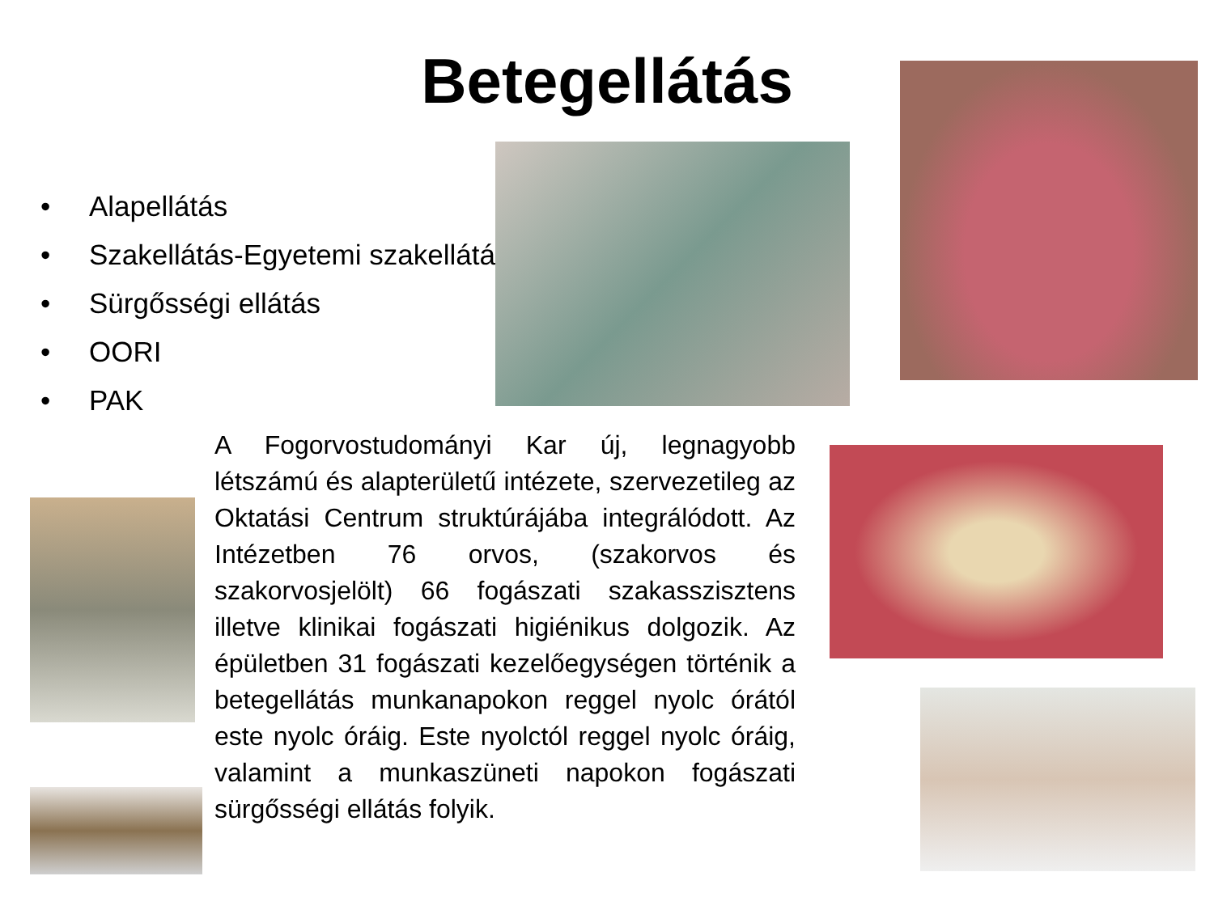Betegellátás
• Alapellátás
• Szakellátás-Egyetemi szakellátás
• Sürgősségi ellátás
• OORI
• PAK
A Fogorvostudományi Kar új, legnagyobb létszámú és alapterületű intézete, szervezetileg az Oktatási Centrum struktúrájába integrálódott. Az Intézetben 76 orvos, (szakorvos és szakorvosjelölt) 66 fogászati szakasszisztens illetve klinikai fogászati higiénikus dolgozik. Az épületben 31 fogászati kezelőegységen történik a betegellátás munkanapokon reggel nyolc órától este nyolc óráig. Este nyolctól reggel nyolc óráig, valamint a munkaszüneti napokon fogászati sürgősségi ellátás folyik.